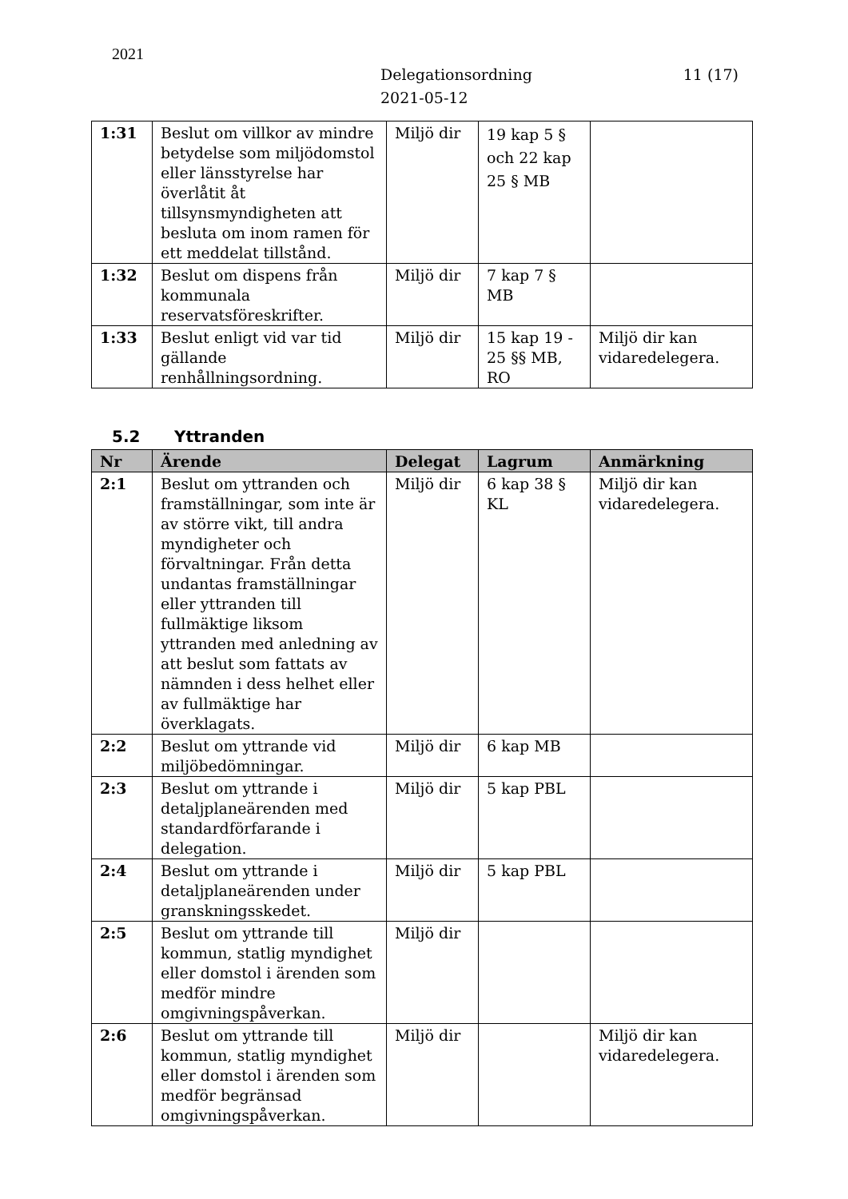2021
Delegationsordning
2021-05-12
11 (17)
| 1:31 | Beslut om villkor av mindre betydelse som miljödomstol eller länsstyrelse har överlåtit åt tillsynsmyndigheten att besluta om inom ramen för ett meddelat tillstånd. | Miljö dir | 19 kap 5 § och 22 kap 25 § MB | |
| 1:32 | Beslut om dispens från kommunala reservatsföreskrifter. | Miljö dir | 7 kap 7 § MB | |
| 1:33 | Beslut enligt vid var tid gällande renhållningsordning. | Miljö dir | 15 kap 19 - 25 §§ MB, RO | Miljö dir kan vidaredelegera. |
5.2 Yttranden
| Nr | Ärende | Delegat | Lagrum | Anmärkning |
| --- | --- | --- | --- | --- |
| 2:1 | Beslut om yttranden och framställningar, som inte är av större vikt, till andra myndigheter och förvaltningar. Från detta undantas framställningar eller yttranden till fullmäktige liksom yttranden med anledning av att beslut som fattats av nämnden i dess helhet eller av fullmäktige har överklagats. | Miljö dir | 6 kap 38 § KL | Miljö dir kan vidaredelegera. |
| 2:2 | Beslut om yttrande vid miljöbedömningar. | Miljö dir | 6 kap MB | |
| 2:3 | Beslut om yttrande i detaljplaneärenden med standardförfarande i delegation. | Miljö dir | 5 kap PBL | |
| 2:4 | Beslut om yttrande i detaljplaneärenden under granskningsskedet. | Miljö dir | 5 kap PBL | |
| 2:5 | Beslut om yttrande till kommun, statlig myndighet eller domstol i ärenden som medför mindre omgivningspåverkan. | Miljö dir | | |
| 2:6 | Beslut om yttrande till kommun, statlig myndighet eller domstol i ärenden som medför begränsad omgivningspåverkan. | Miljö dir | | Miljö dir kan vidaredelegera. |